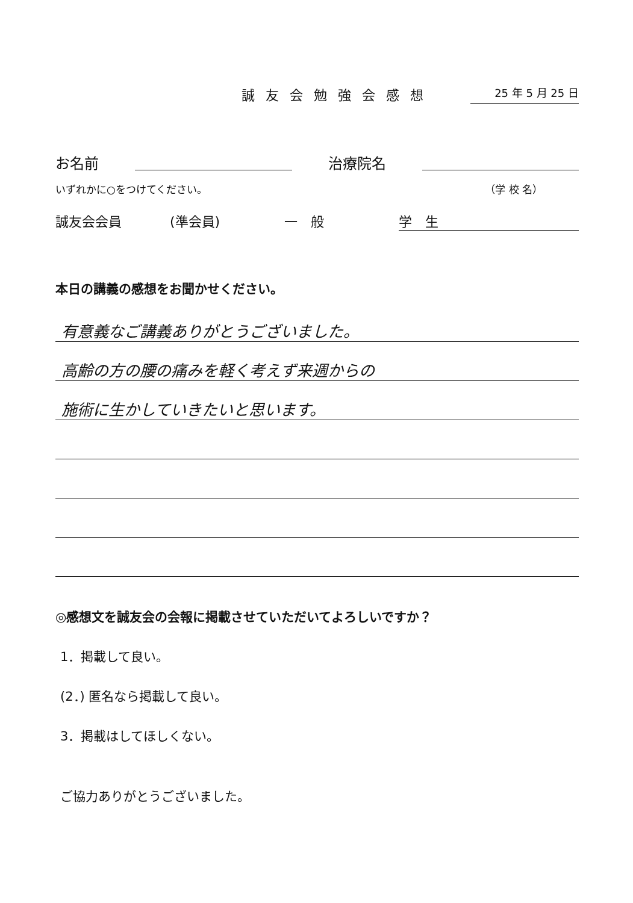誠友会勉強会感想 25 年 5 月 25 日
お名前 治療院名
いずれかに○をつけてください。 （学 校 名）
誠友会会員 (準会員) 一　般 学　生
本日の講義の感想をお聞かせください。
有意義なご講義ありがとうございました。
高齢の方の腰の痛みを軽く考えず来週からの
施術に生かしていきたいと思います。
◎感想文を誠友会の会報に掲載させていただいてよろしいですか？
1．掲載して良い。
(2．) 匿名なら掲載して良い。
3．掲載はしてほしくない。
ご協力ありがとうございました。